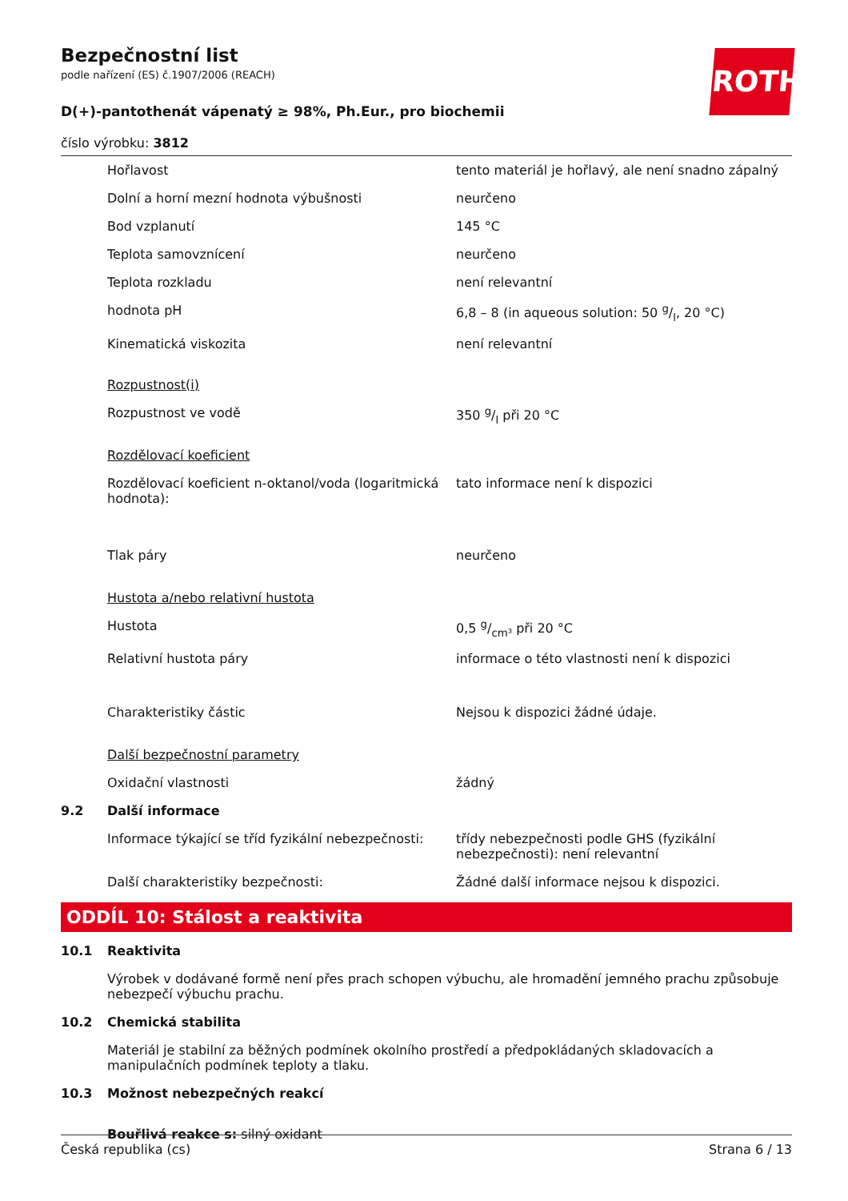ROTH
Bezpečnostní list
podle nařízení (ES) č.1907/2006 (REACH)
D(+)-pantothenát vápenatý ≥ 98%, Ph.Eur., pro biochemii
číslo výrobku: 3812
| | Hořlavost | tento materiál je hořlavý, ale není snadno zápalný |
| | Dolní a horní mezní hodnota výbušnosti | neurčeno |
| | Bod vzplanutí | 145 °C |
| | Teplota samovznícení | neurčeno |
| | Teplota rozkladu | není relevantní |
| | hodnota pH | 6,8 – 8 (in aqueous solution: 50 g/l, 20 °C) |
| | Kinematická viskozita | není relevantní |
| | Rozpustnost(i) | |
| | Rozpustnost ve vodě | 350 g/l při 20 °C |
| | Rozdělovací koeficient | |
| | Rozdělovací koeficient n-oktanol/voda (logaritmická hodnota): | tato informace není k dispozici |
| | Tlak páry | neurčeno |
| | Hustota a/nebo relativní hustota | |
| | Hustota | 0,5 g/cm³ při 20 °C |
| | Relativní hustota páry | informace o této vlastnosti není k dispozici |
| | Charakteristiky částic | Nejsou k dispozici žádné údaje. |
| | Další bezpečnostní parametry | |
| | Oxidační vlastnosti | žádný |
| 9.2 | Další informace | |
| | Informace týkající se tříd fyzikální nebezpečnosti: | třídy nebezpečnosti podle GHS (fyzikální nebezpečnosti): není relevantní |
| | Další charakteristiky bezpečnosti: | Žádné další informace nejsou k dispozici. |
ODDÍL 10: Stálost a reaktivita
| 10.1 | Reaktivita |
| | Výrobek v dodávané formě není přes prach schopen výbuchu, ale hromadění jemného prachu způsobuje nebezpečí výbuchu prachu. |
| 10.2 | Chemická stabilita |
| | Materiál je stabilní za běžných podmínek okolního prostředí a předpokládaných skladovacích a manipulačních podmínek teploty a tlaku. |
| 10.3 | Možnost nebezpečných reakcí |
| | Bouřlivá reakce s: silný oxidant |
Česká republika (cs) Strana 6 / 13